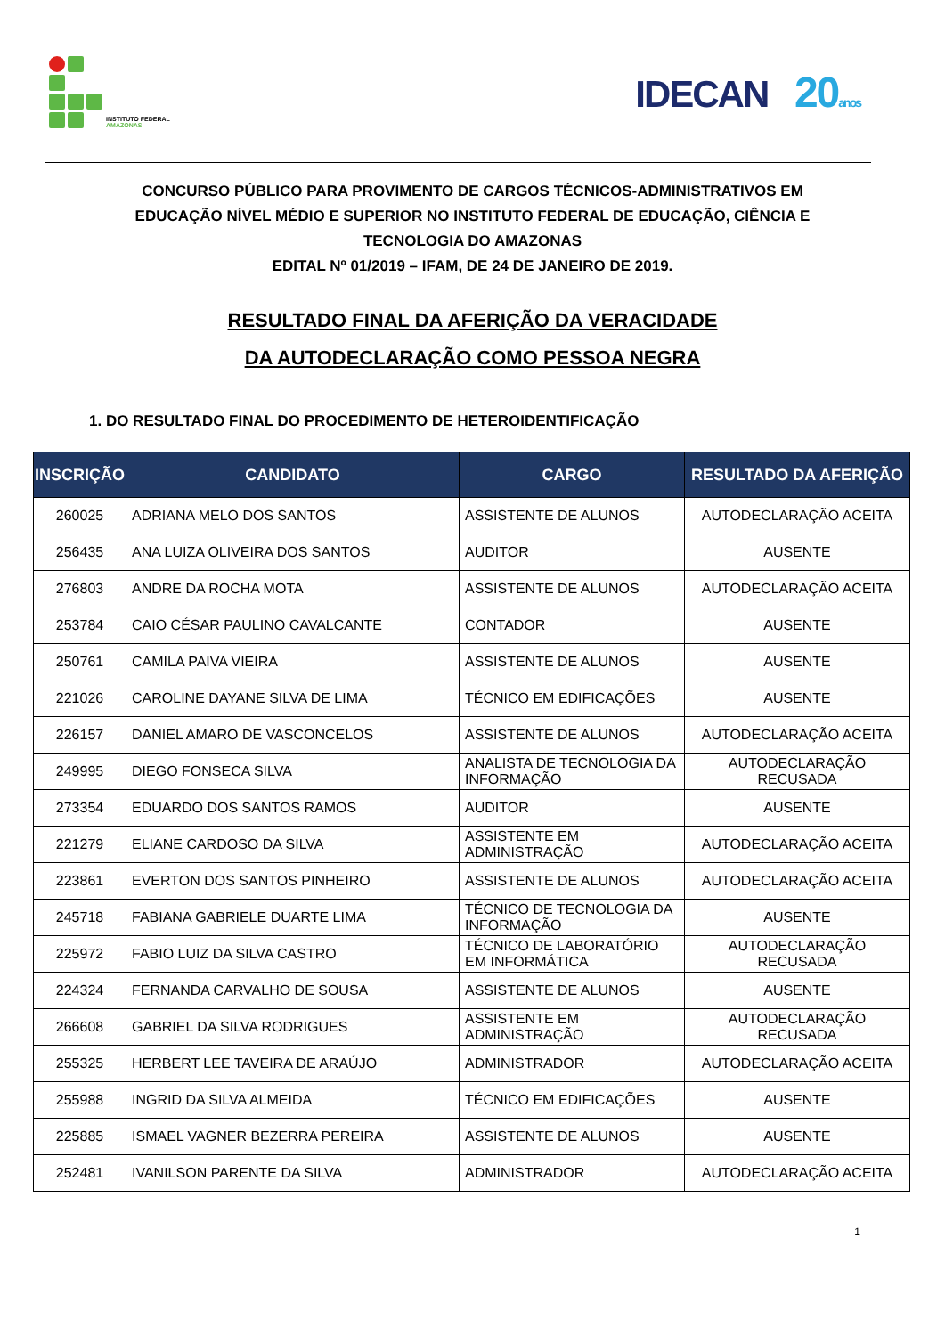INSTITUTO FEDERAL
AMAZONAS
IDECAN 20 anos
CONCURSO PÚBLICO PARA PROVIMENTO DE CARGOS TÉCNICOS-ADMINISTRATIVOS EM
EDUCAÇÃO NÍVEL MÉDIO E SUPERIOR NO INSTITUTO FEDERAL DE EDUCAÇÃO, CIÊNCIA E
TECNOLOGIA DO AMAZONAS
EDITAL Nº 01/2019 – IFAM, DE 24 DE JANEIRO DE 2019.
RESULTADO FINAL DA AFERIÇÃO DA VERACIDADE
DA AUTODECLARAÇÃO COMO PESSOA NEGRA
1. DO RESULTADO FINAL DO PROCEDIMENTO DE HETEROIDENTIFICAÇÃO
| INSCRIÇÃO | CANDIDATO | CARGO | RESULTADO DA AFERIÇÃO |
| --- | --- | --- | --- |
| 260025 | ADRIANA MELO DOS SANTOS | ASSISTENTE DE ALUNOS | AUTODECLARAÇÃO ACEITA |
| 256435 | ANA LUIZA OLIVEIRA DOS SANTOS | AUDITOR | AUSENTE |
| 276803 | ANDRE DA ROCHA MOTA | ASSISTENTE DE ALUNOS | AUTODECLARAÇÃO ACEITA |
| 253784 | CAIO CÉSAR PAULINO CAVALCANTE | CONTADOR | AUSENTE |
| 250761 | CAMILA PAIVA VIEIRA | ASSISTENTE DE ALUNOS | AUSENTE |
| 221026 | CAROLINE DAYANE SILVA DE LIMA | TÉCNICO EM EDIFICAÇÕES | AUSENTE |
| 226157 | DANIEL AMARO DE VASCONCELOS | ASSISTENTE DE ALUNOS | AUTODECLARAÇÃO ACEITA |
| 249995 | DIEGO FONSECA SILVA | ANALISTA DE TECNOLOGIA DA INFORMAÇÃO | AUTODECLARAÇÃO RECUSADA |
| 273354 | EDUARDO DOS SANTOS RAMOS | AUDITOR | AUSENTE |
| 221279 | ELIANE CARDOSO DA SILVA | ASSISTENTE EM ADMINISTRAÇÃO | AUTODECLARAÇÃO ACEITA |
| 223861 | EVERTON DOS SANTOS PINHEIRO | ASSISTENTE DE ALUNOS | AUTODECLARAÇÃO ACEITA |
| 245718 | FABIANA GABRIELE DUARTE LIMA | TÉCNICO DE TECNOLOGIA DA INFORMAÇÃO | AUSENTE |
| 225972 | FABIO LUIZ DA SILVA CASTRO | TÉCNICO DE LABORATÓRIO EM INFORMÁTICA | AUTODECLARAÇÃO RECUSADA |
| 224324 | FERNANDA CARVALHO DE SOUSA | ASSISTENTE DE ALUNOS | AUSENTE |
| 266608 | GABRIEL DA SILVA RODRIGUES | ASSISTENTE EM ADMINISTRAÇÃO | AUTODECLARAÇÃO RECUSADA |
| 255325 | HERBERT LEE TAVEIRA DE ARAÚJO | ADMINISTRADOR | AUTODECLARAÇÃO ACEITA |
| 255988 | INGRID DA SILVA ALMEIDA | TÉCNICO EM EDIFICAÇÕES | AUSENTE |
| 225885 | ISMAEL VAGNER BEZERRA PEREIRA | ASSISTENTE DE ALUNOS | AUSENTE |
| 252481 | IVANILSON PARENTE DA SILVA | ADMINISTRADOR | AUTODECLARAÇÃO ACEITA |
1